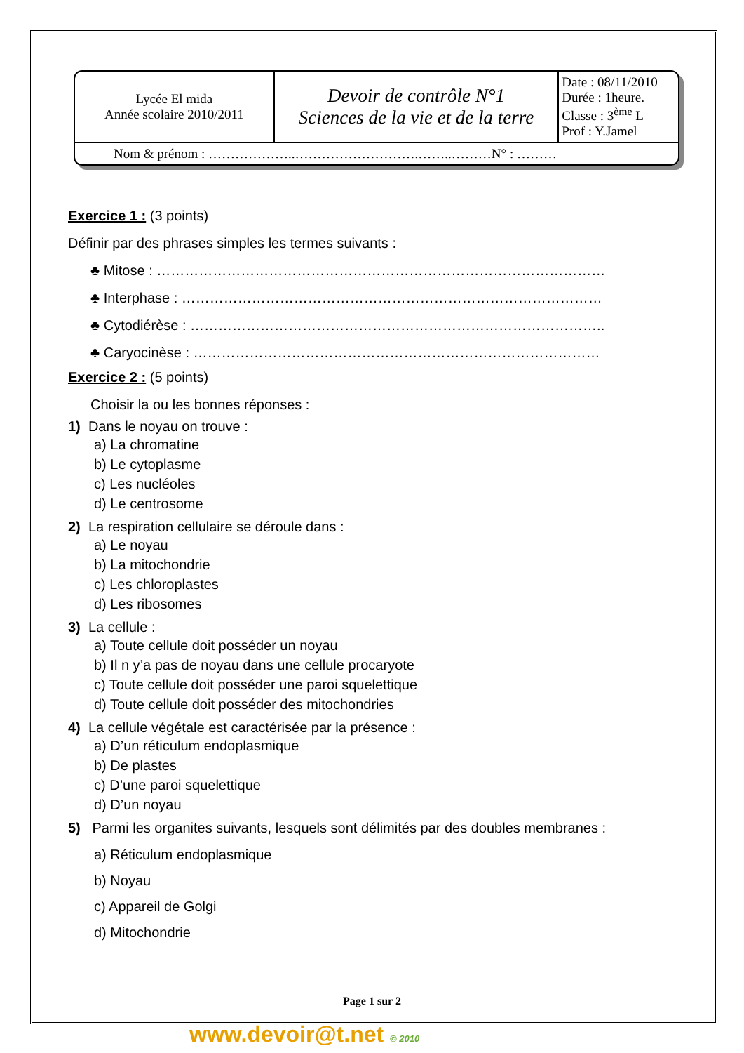| Lycée El mida Année scolaire 2010/2011 | Devoir de contrôle N°1 Sciences de la vie et de la terre | Date : 08/11/2010 Durée : 1heure. Classe : 3<sup>ème</sup> L Prof : Y.Jamel |
| Nom & prénom : ………………..……………………….……..………N° : ……… | | |
Exercice 1 : (3 points)
Définir par des phrases simples les termes suivants :
♣ Mitose : ……………………………………………………………………………………
♣ Interphase : ………………………………………………………………………………
♣ Cytodiérèse : ……………………………………………………………………………..
♣ Caryocinèse : ……………………………………………………………………………
Exercice 2 : (5 points)
Choisir la ou les bonnes réponses :
1) Dans le noyau on trouve :
a) La chromatine
b) Le cytoplasme
c) Les nucléoles
d) Le centrosome
2) La respiration cellulaire se déroule dans :
a) Le noyau
b) La mitochondrie
c) Les chloroplastes
d) Les ribosomes
3) La cellule :
a) Toute cellule doit posséder un noyau
b) Il n y’a pas de noyau dans une cellule procaryote
c) Toute cellule doit posséder une paroi squelettique
d) Toute cellule doit posséder des mitochondries
4) La cellule végétale est caractérisée par la présence :
a) D’un réticulum endoplasmique
b) De plastes
c) D’une paroi squelettique
d) D’un noyau
5) Parmi les organites suivants, lesquels sont délimités par des doubles membranes :
a) Réticulum endoplasmique
b) Noyau
c) Appareil de Golgi
d) Mitochondrie
Page 1 sur 2
www.devoir@t.net © 2010